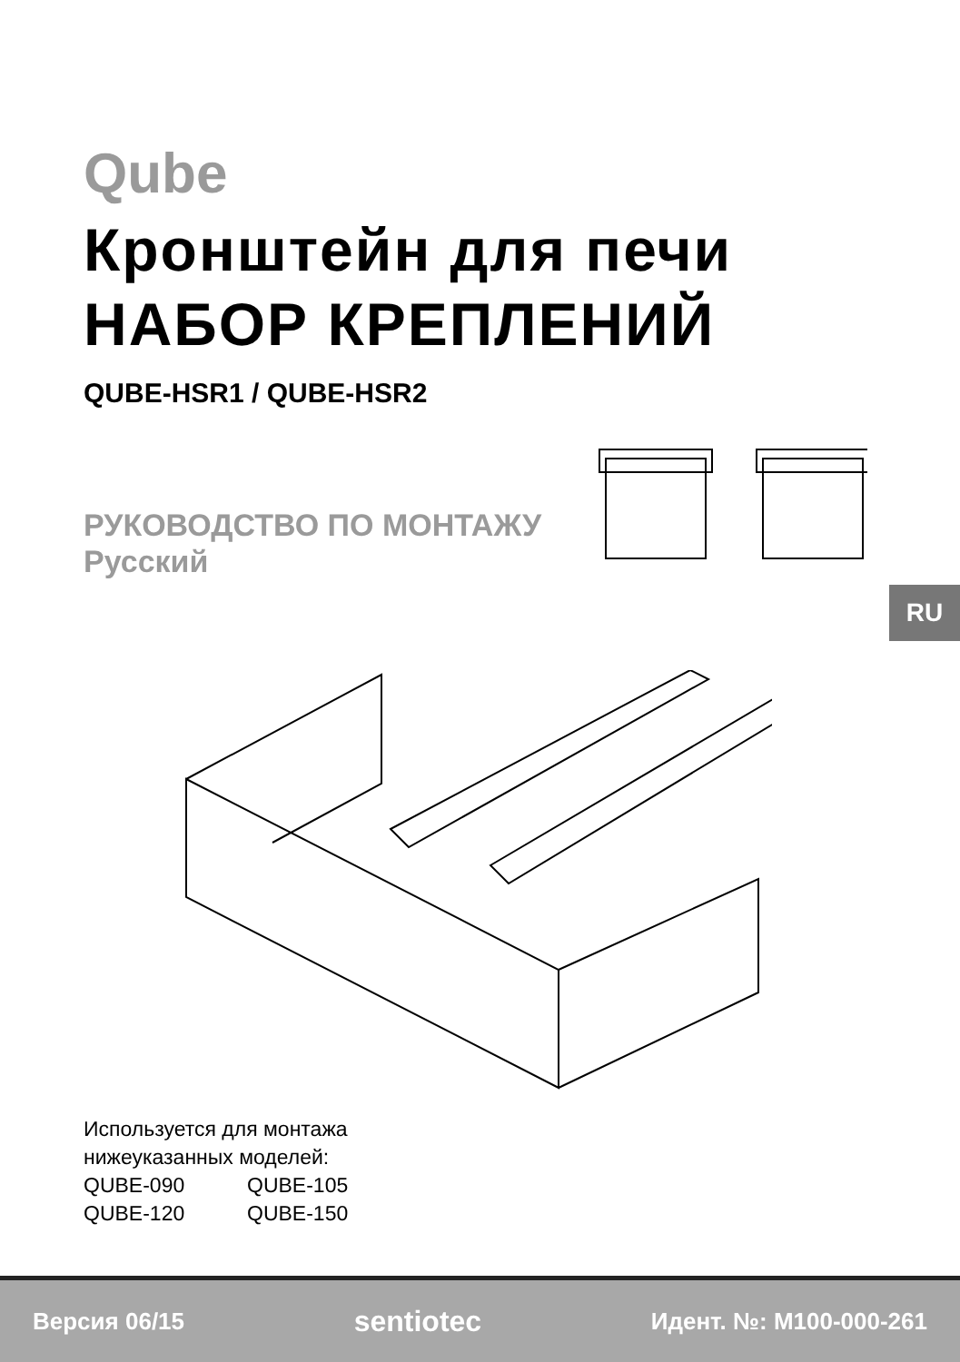Qube
Кронштейн для печи
НАБОР КРЕПЛЕНИЙ
QUBE-HSR1 / QUBE-HSR2
РУКОВОДСТВО ПО МОНТАЖУ
Русский
RU
Используется для монтажа
нижеуказанных моделей:
QUBE-090 QUBE-105
QUBE-120 QUBE-150
Версия 06/15 sentiotec Идент. №: M100-000-261